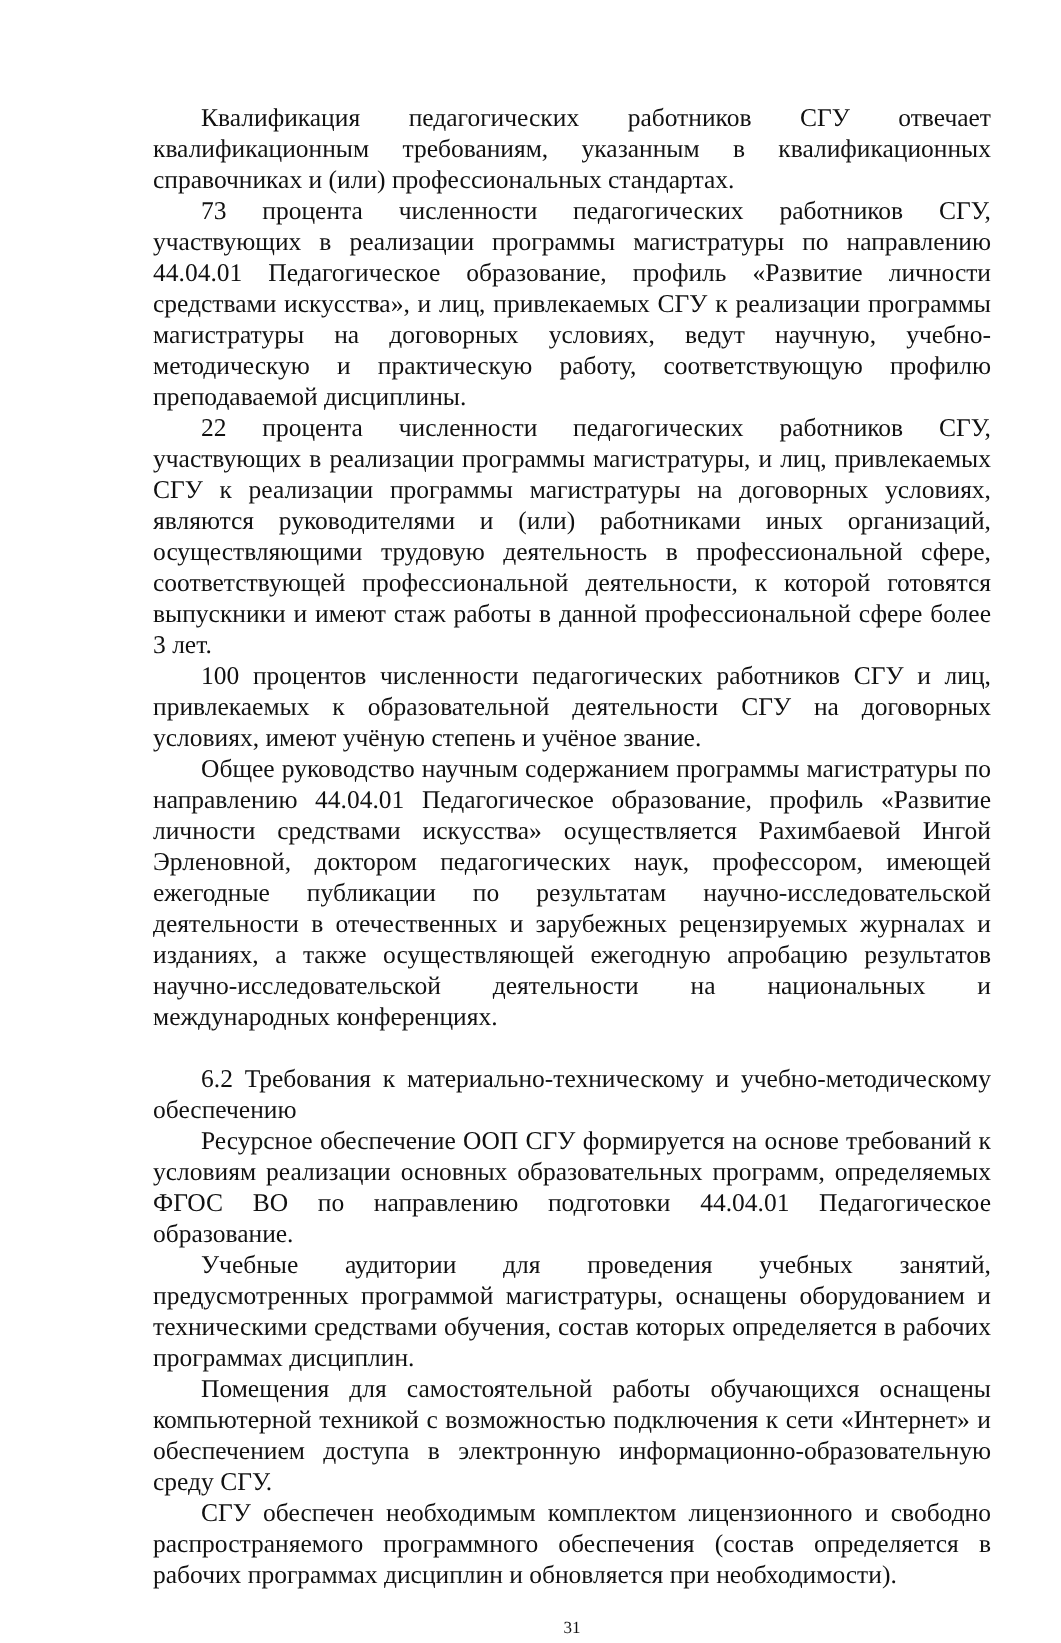Квалификация педагогических работников СГУ отвечает квалификационным требованиям, указанным в квалификационных справочниках и (или) профессиональных стандартах.
73 процента численности педагогических работников СГУ, участвующих в реализации программы магистратуры по направлению 44.04.01 Педагогическое образование, профиль «Развитие личности средствами искусства», и лиц, привлекаемых СГУ к реализации программы магистратуры на договорных условиях, ведут научную, учебно-методическую и практическую работу, соответствующую профилю преподаваемой дисциплины.
22 процента численности педагогических работников СГУ, участвующих в реализации программы магистратуры, и лиц, привлекаемых СГУ к реализации программы магистратуры на договорных условиях, являются руководителями и (или) работниками иных организаций, осуществляющими трудовую деятельность в профессиональной сфере, соответствующей профессиональной деятельности, к которой готовятся выпускники и имеют стаж работы в данной профессиональной сфере более 3 лет.
100 процентов численности педагогических работников СГУ и лиц, привлекаемых к образовательной деятельности СГУ на договорных условиях, имеют учёную степень и учёное звание.
Общее руководство научным содержанием программы магистратуры по направлению 44.04.01 Педагогическое образование, профиль «Развитие личности средствами искусства» осуществляется Рахимбаевой Ингой Эрленовной, доктором педагогических наук, профессором, имеющей ежегодные публикации по результатам научно-исследовательской деятельности в отечественных и зарубежных рецензируемых журналах и изданиях, а также осуществляющей ежегодную апробацию результатов научно-исследовательской деятельности на национальных и международных конференциях.
6.2 Требования к материально-техническому и учебно-методическому обеспечению
Ресурсное обеспечение ООП СГУ формируется на основе требований к условиям реализации основных образовательных программ, определяемых ФГОС ВО по направлению подготовки 44.04.01 Педагогическое образование.
Учебные аудитории для проведения учебных занятий, предусмотренных программой магистратуры, оснащены оборудованием и техническими средствами обучения, состав которых определяется в рабочих программах дисциплин.
Помещения для самостоятельной работы обучающихся оснащены компьютерной техникой с возможностью подключения к сети «Интернет» и обеспечением доступа в электронную информационно-образовательную среду СГУ.
СГУ обеспечен необходимым комплектом лицензионного и свободно распространяемого программного обеспечения (состав определяется в рабочих программах дисциплин и обновляется при необходимости).
31